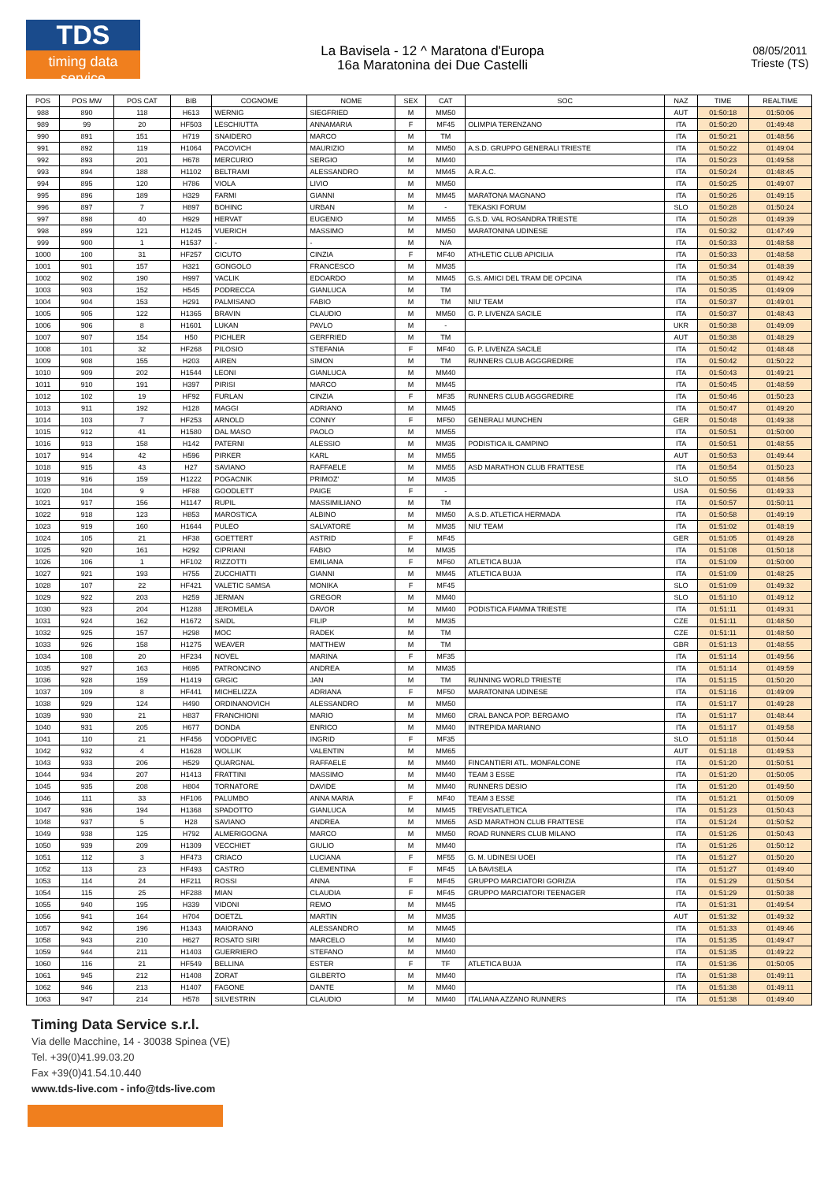TDS
timing data service
La Bavisela - 12 ^ Maratona d'Europa
16a Maratonina dei Due Castelli
08/05/2011
Trieste (TS)
| POS | POS MW | POS CAT | BIB | COGNOME | NOME | SEX | CAT | SOC | NAZ | TIME | REALTIME |
| --- | --- | --- | --- | --- | --- | --- | --- | --- | --- | --- | --- |
| 988 | 890 | 118 | H613 | WERNIG | SIEGFRIED | M | MM50 | | AUT | 01:50:18 | 01:50:06 |
| 989 | 99 | 20 | HF503 | LESCHIUTTA | ANNAMARIA | F | MF45 | OLIMPIA TERENZANO | ITA | 01:50:20 | 01:49:48 |
| 990 | 891 | 151 | H719 | SNAIDERO | MARCO | M | TM | | ITA | 01:50:21 | 01:48:56 |
| 991 | 892 | 119 | H1064 | PACOVICH | MAURIZIO | M | MM50 | A.S.D. GRUPPO GENERALI TRIESTE | ITA | 01:50:22 | 01:49:04 |
| 992 | 893 | 201 | H678 | MERCURIO | SERGIO | M | MM40 | | ITA | 01:50:23 | 01:49:58 |
| 993 | 894 | 188 | H1102 | BELTRAMI | ALESSANDRO | M | MM45 | A.R.A.C. | ITA | 01:50:24 | 01:48:45 |
| 994 | 895 | 120 | H786 | VIOLA | LIVIO | M | MM50 | | ITA | 01:50:25 | 01:49:07 |
| 995 | 896 | 189 | H329 | FARMI | GIANNI | M | MM45 | MARATONA MAGNANO | ITA | 01:50:26 | 01:49:15 |
| 996 | 897 | 7 | H897 | BOHINC | URBAN | M | - | TEKASKI FORUM | SLO | 01:50:28 | 01:50:24 |
| 997 | 898 | 40 | H929 | HERVAT | EUGENIO | M | MM55 | G.S.D. VAL ROSANDRA TRIESTE | ITA | 01:50:28 | 01:49:39 |
| 998 | 899 | 121 | H1245 | VUERICH | MASSIMO | M | MM50 | MARATONINA UDINESE | ITA | 01:50:32 | 01:47:49 |
| 999 | 900 | 1 | H1537 | - | - | M | N/A | | ITA | 01:50:33 | 01:48:58 |
| 1000 | 100 | 31 | HF257 | CICUTO | CINZIA | F | MF40 | ATHLETIC CLUB APICILIA | ITA | 01:50:33 | 01:48:58 |
| 1001 | 901 | 157 | H321 | GONGOLO | FRANCESCO | M | MM35 | | ITA | 01:50:34 | 01:48:39 |
| 1002 | 902 | 190 | H997 | VACLIK | EDOARDO | M | MM45 | G.S. AMICI DEL TRAM DE OPCINA | ITA | 01:50:35 | 01:49:42 |
| 1003 | 903 | 152 | H545 | PODRECCA | GIANLUCA | M | TM | | ITA | 01:50:35 | 01:49:09 |
| 1004 | 904 | 153 | H291 | PALMISANO | FABIO | M | TM | NIU' TEAM | ITA | 01:50:37 | 01:49:01 |
| 1005 | 905 | 122 | H1365 | BRAVIN | CLAUDIO | M | MM50 | G. P. LIVENZA SACILE | ITA | 01:50:37 | 01:48:43 |
| 1006 | 906 | 8 | H1601 | LUKAN | PAVLO | M | - | | UKR | 01:50:38 | 01:49:09 |
| 1007 | 907 | 154 | H50 | PICHLER | GERFRIED | M | TM | | AUT | 01:50:38 | 01:48:29 |
| 1008 | 101 | 32 | HF268 | PILOSIO | STEFANIA | F | MF40 | G. P. LIVENZA SACILE | ITA | 01:50:42 | 01:48:48 |
| 1009 | 908 | 155 | H203 | AIREN | SIMON | M | TM | RUNNERS CLUB AGGGREDIRE | ITA | 01:50:42 | 01:50:22 |
| 1010 | 909 | 202 | H1544 | LEONI | GIANLUCA | M | MM40 | | ITA | 01:50:43 | 01:49:21 |
| 1011 | 910 | 191 | H397 | PIRISI | MARCO | M | MM45 | | ITA | 01:50:45 | 01:48:59 |
| 1012 | 102 | 19 | HF92 | FURLAN | CINZIA | F | MF35 | RUNNERS CLUB AGGGREDIRE | ITA | 01:50:46 | 01:50:23 |
| 1013 | 911 | 192 | H128 | MAGGI | ADRIANO | M | MM45 | | ITA | 01:50:47 | 01:49:20 |
| 1014 | 103 | 7 | HF253 | ARNOLD | CONNY | F | MF50 | GENERALI MUNCHEN | GER | 01:50:48 | 01:49:38 |
| 1015 | 912 | 41 | H1580 | DAL MASO | PAOLO | M | MM55 | | ITA | 01:50:51 | 01:50:00 |
| 1016 | 913 | 158 | H142 | PATERNI | ALESSIO | M | MM35 | PODISTICA IL CAMPINO | ITA | 01:50:51 | 01:48:55 |
| 1017 | 914 | 42 | H596 | PIRKER | KARL | M | MM55 | | AUT | 01:50:53 | 01:49:44 |
| 1018 | 915 | 43 | H27 | SAVIANO | RAFFAELE | M | MM55 | ASD MARATHON CLUB FRATTESE | ITA | 01:50:54 | 01:50:23 |
| 1019 | 916 | 159 | H1222 | POGACNIK | PRIMOZ' | M | MM35 | | SLO | 01:50:55 | 01:48:56 |
| 1020 | 104 | 9 | HF88 | GOODLETT | PAIGE | F | - | | USA | 01:50:56 | 01:49:33 |
| 1021 | 917 | 156 | H1147 | RUPIL | MASSIMILIANO | M | TM | | ITA | 01:50:57 | 01:50:11 |
| 1022 | 918 | 123 | H853 | MAROSTICA | ALBINO | M | MM50 | A.S.D. ATLETICA HERMADA | ITA | 01:50:58 | 01:49:19 |
| 1023 | 919 | 160 | H1644 | PULEO | SALVATORE | M | MM35 | NIU' TEAM | ITA | 01:51:02 | 01:48:19 |
| 1024 | 105 | 21 | HF38 | GOETTERT | ASTRID | F | MF45 | | GER | 01:51:05 | 01:49:28 |
| 1025 | 920 | 161 | H292 | CIPRIANI | FABIO | M | MM35 | | ITA | 01:51:08 | 01:50:18 |
| 1026 | 106 | 1 | HF102 | RIZZOTTI | EMILIANA | F | MF60 | ATLETICA BUJA | ITA | 01:51:09 | 01:50:00 |
| 1027 | 921 | 193 | H755 | ZUCCHIATTI | GIANNI | M | MM45 | ATLETICA BUJA | ITA | 01:51:09 | 01:48:25 |
| 1028 | 107 | 22 | HF421 | VALETIC SAMSA | MONIKA | F | MF45 | | SLO | 01:51:09 | 01:49:32 |
| 1029 | 922 | 203 | H259 | JERMAN | GREGOR | M | MM40 | | SLO | 01:51:10 | 01:49:12 |
| 1030 | 923 | 204 | H1288 | JEROMELA | DAVOR | M | MM40 | PODISTICA FIAMMA TRIESTE | ITA | 01:51:11 | 01:49:31 |
| 1031 | 924 | 162 | H1672 | SAIDL | FILIP | M | MM35 | | CZE | 01:51:11 | 01:48:50 |
| 1032 | 925 | 157 | H298 | MOC | RADEK | M | TM | | CZE | 01:51:11 | 01:48:50 |
| 1033 | 926 | 158 | H1275 | WEAVER | MATTHEW | M | TM | | GBR | 01:51:13 | 01:48:55 |
| 1034 | 108 | 20 | HF234 | NOVEL | MARINA | F | MF35 | | ITA | 01:51:14 | 01:49:56 |
| 1035 | 927 | 163 | H695 | PATRONCINO | ANDREA | M | MM35 | | ITA | 01:51:14 | 01:49:59 |
| 1036 | 928 | 159 | H1419 | GRGIC | JAN | M | TM | RUNNING WORLD TRIESTE | ITA | 01:51:15 | 01:50:20 |
| 1037 | 109 | 8 | HF441 | MICHELIZZA | ADRIANA | F | MF50 | MARATONINA UDINESE | ITA | 01:51:16 | 01:49:09 |
| 1038 | 929 | 124 | H490 | ORDINANOVICH | ALESSANDRO | M | MM50 | | ITA | 01:51:17 | 01:49:28 |
| 1039 | 930 | 21 | H837 | FRANCHIONI | MARIO | M | MM60 | CRAL BANCA POP. BERGAMO | ITA | 01:51:17 | 01:48:44 |
| 1040 | 931 | 205 | H677 | DONDA | ENRICO | M | MM40 | INTREPIDA MARIANO | ITA | 01:51:17 | 01:49:58 |
| 1041 | 110 | 21 | HF456 | VODOPIVEC | INGRID | F | MF35 | | SLO | 01:51:18 | 01:50:44 |
| 1042 | 932 | 4 | H1628 | WOLLIK | VALENTIN | M | MM65 | | AUT | 01:51:18 | 01:49:53 |
| 1043 | 933 | 206 | H529 | QUARGNAL | RAFFAELE | M | MM40 | FINCANTIERI ATL. MONFALCONE | ITA | 01:51:20 | 01:50:51 |
| 1044 | 934 | 207 | H1413 | FRATTINI | MASSIMO | M | MM40 | TEAM 3 ESSE | ITA | 01:51:20 | 01:50:05 |
| 1045 | 935 | 208 | H804 | TORNATORE | DAVIDE | M | MM40 | RUNNERS DESIO | ITA | 01:51:20 | 01:49:50 |
| 1046 | 111 | 33 | HF106 | PALUMBO | ANNA MARIA | F | MF40 | TEAM 3 ESSE | ITA | 01:51:21 | 01:50:09 |
| 1047 | 936 | 194 | H1368 | SPADOTTO | GIANLUCA | M | MM45 | TREVISATLETICA | ITA | 01:51:23 | 01:50:43 |
| 1048 | 937 | 5 | H28 | SAVIANO | ANDREA | M | MM65 | ASD MARATHON CLUB FRATTESE | ITA | 01:51:24 | 01:50:52 |
| 1049 | 938 | 125 | H792 | ALMERIGOGNA | MARCO | M | MM50 | ROAD RUNNERS CLUB MILANO | ITA | 01:51:26 | 01:50:43 |
| 1050 | 939 | 209 | H1309 | VECCHIET | GIULIO | M | MM40 | | ITA | 01:51:26 | 01:50:12 |
| 1051 | 112 | 3 | HF473 | CRIACO | LUCIANA | F | MF55 | G. M. UDINESI UOEI | ITA | 01:51:27 | 01:50:20 |
| 1052 | 113 | 23 | HF493 | CASTRO | CLEMENTINA | F | MF45 | LA BAVISELA | ITA | 01:51:27 | 01:49:40 |
| 1053 | 114 | 24 | HF211 | ROSSI | ANNA | F | MF45 | GRUPPO MARCIATORI GORIZIA | ITA | 01:51:29 | 01:50:54 |
| 1054 | 115 | 25 | HF288 | MIAN | CLAUDIA | F | MF45 | GRUPPO MARCIATORI TEENAGER | ITA | 01:51:29 | 01:50:38 |
| 1055 | 940 | 195 | H339 | VIDONI | REMO | M | MM45 | | ITA | 01:51:31 | 01:49:54 |
| 1056 | 941 | 164 | H704 | DOETZL | MARTIN | M | MM35 | | AUT | 01:51:32 | 01:49:32 |
| 1057 | 942 | 196 | H1343 | MAIORANO | ALESSANDRO | M | MM45 | | ITA | 01:51:33 | 01:49:46 |
| 1058 | 943 | 210 | H627 | ROSATO SIRI | MARCELO | M | MM40 | | ITA | 01:51:35 | 01:49:47 |
| 1059 | 944 | 211 | H1403 | GUERRIERO | STEFANO | M | MM40 | | ITA | 01:51:35 | 01:49:22 |
| 1060 | 116 | 21 | HF549 | BELLINA | ESTER | F | TF | ATLETICA BUJA | ITA | 01:51:36 | 01:50:05 |
| 1061 | 945 | 212 | H1408 | ZORAT | GILBERTO | M | MM40 | | ITA | 01:51:38 | 01:49:11 |
| 1062 | 946 | 213 | H1407 | FAGONE | DANTE | M | MM40 | | ITA | 01:51:38 | 01:49:11 |
| 1063 | 947 | 214 | H578 | SILVESTRIN | CLAUDIO | M | MM40 | ITALIANA AZZANO RUNNERS | ITA | 01:51:38 | 01:49:40 |
Timing Data Service s.r.l.
Via delle Macchine, 14 - 30038 Spinea (VE)
Tel. +39(0)41.99.03.20
Fax +39(0)41.54.10.440
www.tds-live.com - info@tds-live.com